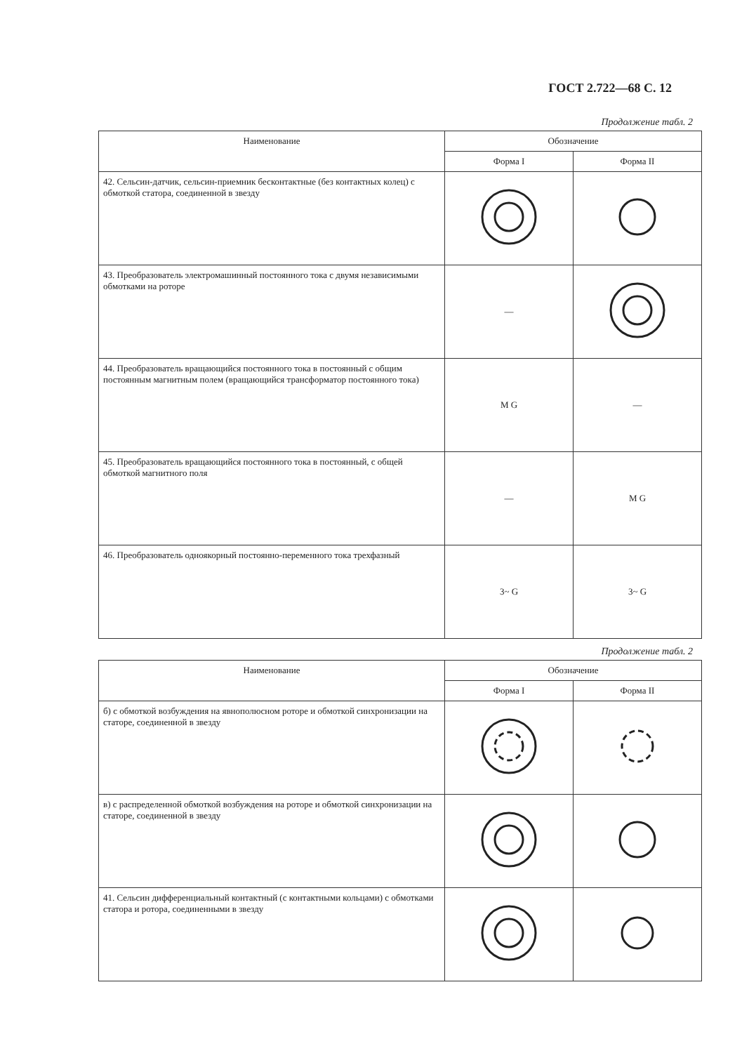ГОСТ 2.722—68 С. 12
Продолжение табл. 2
| Наименование | Обозначение | |
| --- | --- | --- |
| | Форма I | Форма II |
| 42. Сельсин-датчик, сельсин-приемник бесконтактные (без контактных колец) с обмоткой статора, соединенной в звезду | | |
| 43. Преобразователь электромашинный постоянного тока с двумя независимыми обмотками на роторе | — | |
| 44. Преобразователь вращающийся постоянного тока в постоянный с общим постоянным магнитным полем (вращающийся трансформатор постоянного тока) | M G | — |
| 45. Преобразователь вращающийся постоянного тока в постоянный, с общей обмоткой магнитного поля | — | M G |
| 46. Преобразователь одноякорный постоянно-переменного тока трехфазный | 3~ G | 3~ G |
Продолжение табл. 2
| Наименование | Обозначение | |
| --- | --- | --- |
| | Форма I | Форма II |
| б) с обмоткой возбуждения на явнополюсном роторе и обмоткой синхронизации на статоре, соединенной в звезду | | |
| в) с распределенной обмоткой возбуждения на роторе и обмоткой синхронизации на статоре, соединенной в звезду | | |
| 41. Сельсин дифференциальный контактный (с контактными кольцами) с обмотками статора и ротора, соединенными в звезду | | |